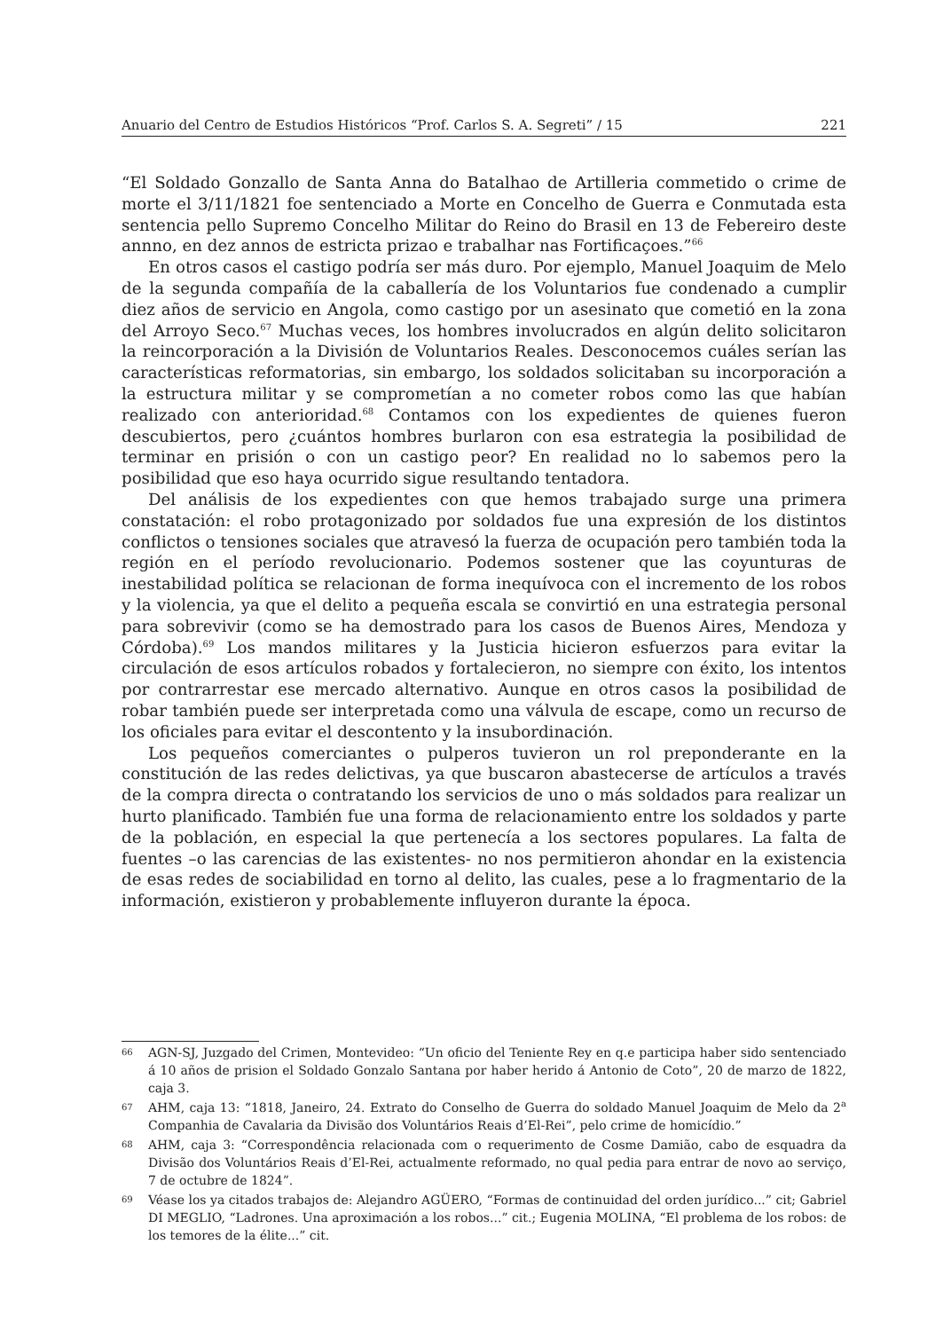Anuario del Centro de Estudios Históricos “Prof. Carlos S. A. Segreti” / 15 221
“El Soldado Gonzallo de Santa Anna do Batalhao de Artilleria commetido o crime de morte el 3/11/1821 foe sentenciado a Morte en Concelho de Guerra e Conmutada esta sentencia pello Supremo Concelho Militar do Reino do Brasil en 13 de Febereiro deste annno, en dez annos de estricta prizao e trabalhar nas Fortificaçoes.”<sup>66</sup>
En otros casos el castigo podría ser más duro. Por ejemplo, Manuel Joaquim de Melo de la segunda compañía de la caballería de los Voluntarios fue condenado a cumplir diez años de servicio en Angola, como castigo por un asesinato que cometió en la zona del Arroyo Seco.<sup>67</sup> Muchas veces, los hombres involucrados en algún delito solicitaron la reincorporación a la División de Voluntarios Reales. Desconocemos cuáles serían las características reformatorias, sin embargo, los soldados solicitaban su incorporación a la estructura militar y se comprometían a no cometer robos como las que habían realizado con anterioridad.<sup>68</sup> Contamos con los expedientes de quienes fueron descubiertos, pero ¿cuántos hombres burlaron con esa estrategia la posibilidad de terminar en prisión o con un castigo peor? En realidad no lo sabemos pero la posibilidad que eso haya ocurrido sigue resultando tentadora.
Del análisis de los expedientes con que hemos trabajado surge una primera constatación: el robo protagonizado por soldados fue una expresión de los distintos conflictos o tensiones sociales que atravesó la fuerza de ocupación pero también toda la región en el período revolucionario. Podemos sostener que las coyunturas de inestabilidad política se relacionan de forma inequívoca con el incremento de los robos y la violencia, ya que el delito a pequeña escala se convirtió en una estrategia personal para sobrevivir (como se ha demostrado para los casos de Buenos Aires, Mendoza y Córdoba).<sup>69</sup> Los mandos militares y la Justicia hicieron esfuerzos para evitar la circulación de esos artículos robados y fortalecieron, no siempre con éxito, los intentos por contrarrestar ese mercado alternativo. Aunque en otros casos la posibilidad de robar también puede ser interpretada como una válvula de escape, como un recurso de los oficiales para evitar el descontento y la insubordinación.
Los pequeños comerciantes o pulperos tuvieron un rol preponderante en la constitución de las redes delictivas, ya que buscaron abastecerse de artículos a través de la compra directa o contratando los servicios de uno o más soldados para realizar un hurto planificado. También fue una forma de relacionamiento entre los soldados y parte de la población, en especial la que pertenecía a los sectores populares. La falta de fuentes –o las carencias de las existentes- no nos permitieron ahondar en la existencia de esas redes de sociabilidad en torno al delito, las cuales, pese a lo fragmentario de la información, existieron y probablemente influyeron durante la época.
66 AGN-SJ, Juzgado del Crimen, Montevideo: “Un oficio del Teniente Rey en q.e participa haber sido sentenciado á 10 años de prision el Soldado Gonzalo Santana por haber herido á Antonio de Coto”, 20 de marzo de 1822, caja 3.
67 AHM, caja 13: “1818, Janeiro, 24. Extrato do Conselho de Guerra do soldado Manuel Joaquim de Melo da 2<sup>a</sup> Companhia de Cavalaria da Divisão dos Voluntários Reais d’El-Rei”, pelo crime de homicídio.”
68 AHM, caja 3: “Correspondência relacionada com o requerimento de Cosme Damião, cabo de esquadra da Divisão dos Voluntários Reais d’El-Rei, actualmente reformado, no qual pedia para entrar de novo ao serviço, 7 de octubre de 1824”.
69 Véase los ya citados trabajos de: Alejandro AGÜERO, “Formas de continuidad del orden jurídico...” cit; Gabriel DI MEGLIO, “Ladrones. Una aproximación a los robos...” cit.; Eugenia MOLINA, “El problema de los robos: de los temores de la élite...” cit.